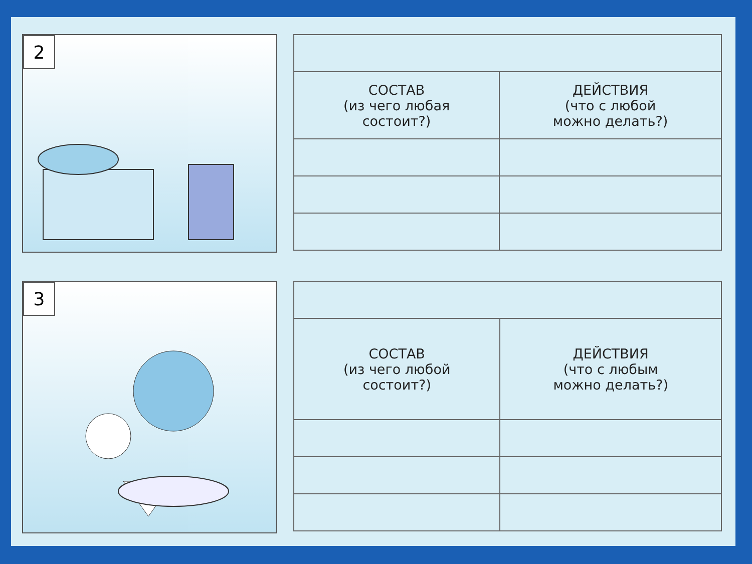2
| СОСТАВ (из чего любая состоит?) | ДЕЙСТВИЯ (что с любой можно делать?) |
3
| СОСТАВ (из чего любой состоит?) | ДЕЙСТВИЯ (что с любым можно делать?) |